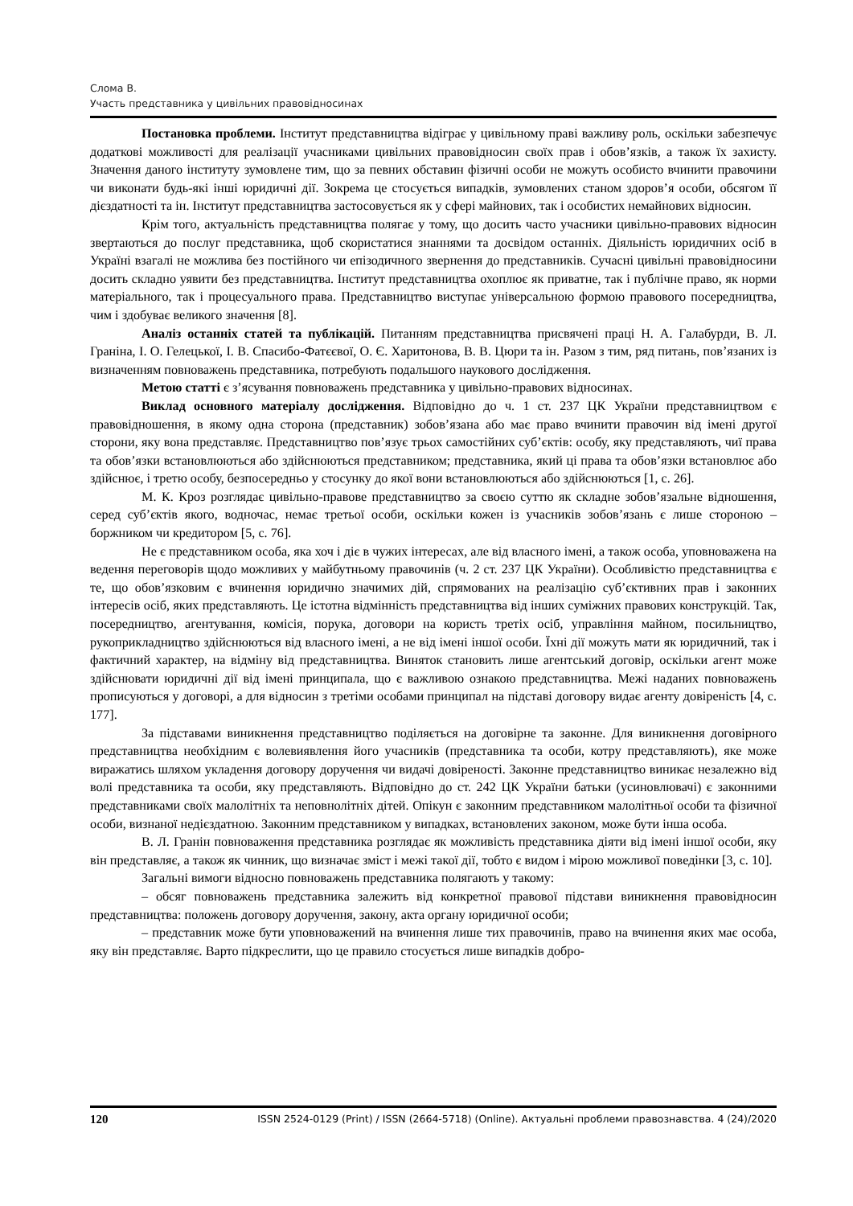Слома В.
Участь представника у цивільних правовідносинах
Постановка проблеми. Інститут представництва відіграє у цивільному праві важливу роль, оскільки забезпечує додаткові можливості для реалізації учасниками цивільних правовідносин своїх прав і обов’язків, а також їх захисту. Значення даного інституту зумовлене тим, що за певних обставин фізичні особи не можуть особисто вчинити правочини чи виконати будь-які інші юридичні дії. Зокрема це стосується випадків, зумовлених станом здоров’я особи, обсягом її дієздатності та ін. Інститут представництва застосовується як у сфері майнових, так і особистих немайнових відносин.
Крім того, актуальність представництва полягає у тому, що досить часто учасники цивільно-правових відносин звертаються до послуг представника, щоб скористатися знаннями та досвідом останніх. Діяльність юридичних осіб в Україні взагалі не можлива без постійного чи епізодичного звернення до представників. Сучасні цивільні правовідносини досить складно уявити без представництва. Інститут представництва охоплює як приватне, так і публічне право, як норми матеріального, так і процесуального права. Представництво виступає універсальною формою правового посередництва, чим і здобуває великого значення [8].
Аналіз останніх статей та публікацій. Питанням представництва присвячені праці Н. А. Галабурди, В. Л. Граніна, І. О. Гелецької, І. В. Спасибо-Фатєєвої, О. Є. Харитонова, В. В. Цюри та ін. Разом з тим, ряд питань, пов’язаних із визначенням повноважень представника, потребують подальшого наукового дослідження.
Метою статті є з’ясування повноважень представника у цивільно-правових відносинах.
Виклад основного матеріалу дослідження. Відповідно до ч. 1 ст. 237 ЦК України представництвом є правовідношення, в якому одна сторона (представник) зобов’язана або має право вчинити правочин від імені другої сторони, яку вона представляє. Представництво пов’язує трьох самостійних суб’єктів: особу, яку представляють, чиї права та обов’язки встановлюються або здійснюються представником; представника, який ці права та обов’язки встановлює або здійснює, і третю особу, безпосередньо у стосунку до якої вони встановлюються або здійснюються [1, с. 26].
М. К. Кроз розглядає цивільно-правове представництво за своєю суттю як складне зобов’язальне відношення, серед суб’єктів якого, водночас, немає третьої особи, оскільки кожен із учасників зобов’язань є лише стороною – боржником чи кредитором [5, с. 76].
Не є представником особа, яка хоч і діє в чужих інтересах, але від власного імені, а також особа, уповноважена на ведення переговорів щодо можливих у майбутньому правочинів (ч. 2 ст. 237 ЦК України). Особливістю представництва є те, що обов’язковим є вчинення юридично значимих дій, спрямованих на реалізацію суб’єктивних прав і законних інтересів осіб, яких представляють. Це істотна відмінність представництва від інших суміжних правових конструкцій. Так, посередництво, агентування, комісія, порука, договори на користь третіх осіб, управління майном, посильництво, рукоприкладництво здійснюються від власного імені, а не від імені іншої особи. Їхні дії можуть мати як юридичний, так і фактичний характер, на відміну від представництва. Виняток становить лише агентський договір, оскільки агент може здійснювати юридичні дії від імені принципала, що є важливою ознакою представництва. Межі наданих повноважень прописуються у договорі, а для відносин з третіми особами принципал на підставі договору видає агенту довіреність [4, с. 177].
За підставами виникнення представництво поділяється на договірне та законне. Для виникнення договірного представництва необхідним є волевиявлення його учасників (представника та особи, котру представляють), яке може виражатись шляхом укладення договору доручення чи видачі довіреності. Законне представництво виникає незалежно від волі представника та особи, яку представляють. Відповідно до ст. 242 ЦК України батьки (усиновлювачі) є законними представниками своїх малолітніх та неповнолітніх дітей. Опікун є законним представником малолітньої особи та фізичної особи, визнаної недієздатною. Законним представником у випадках, встановлених законом, може бути інша особа.
В. Л. Гранін повноваження представника розглядає як можливість представника діяти від імені іншої особи, яку він представляє, а також як чинник, що визначає зміст і межі такої дії, тобто є видом і мірою можливої поведінки [3, с. 10].
Загальні вимоги відносно повноважень представника полягають у такому:
– обсяг повноважень представника залежить від конкретної правової підстави виникнення правовідносин представництва: положень договору доручення, закону, акта органу юридичної особи;
– представник може бути уповноважений на вчинення лише тих правочинів, право на вчинення яких має особа, яку він представляє. Варто підкреслити, що це правило стосується лише випадків добро-
120 ISSN 2524-0129 (Print) / ISSN (2664-5718) (Online). Актуальні проблеми правознавства. 4 (24)/2020